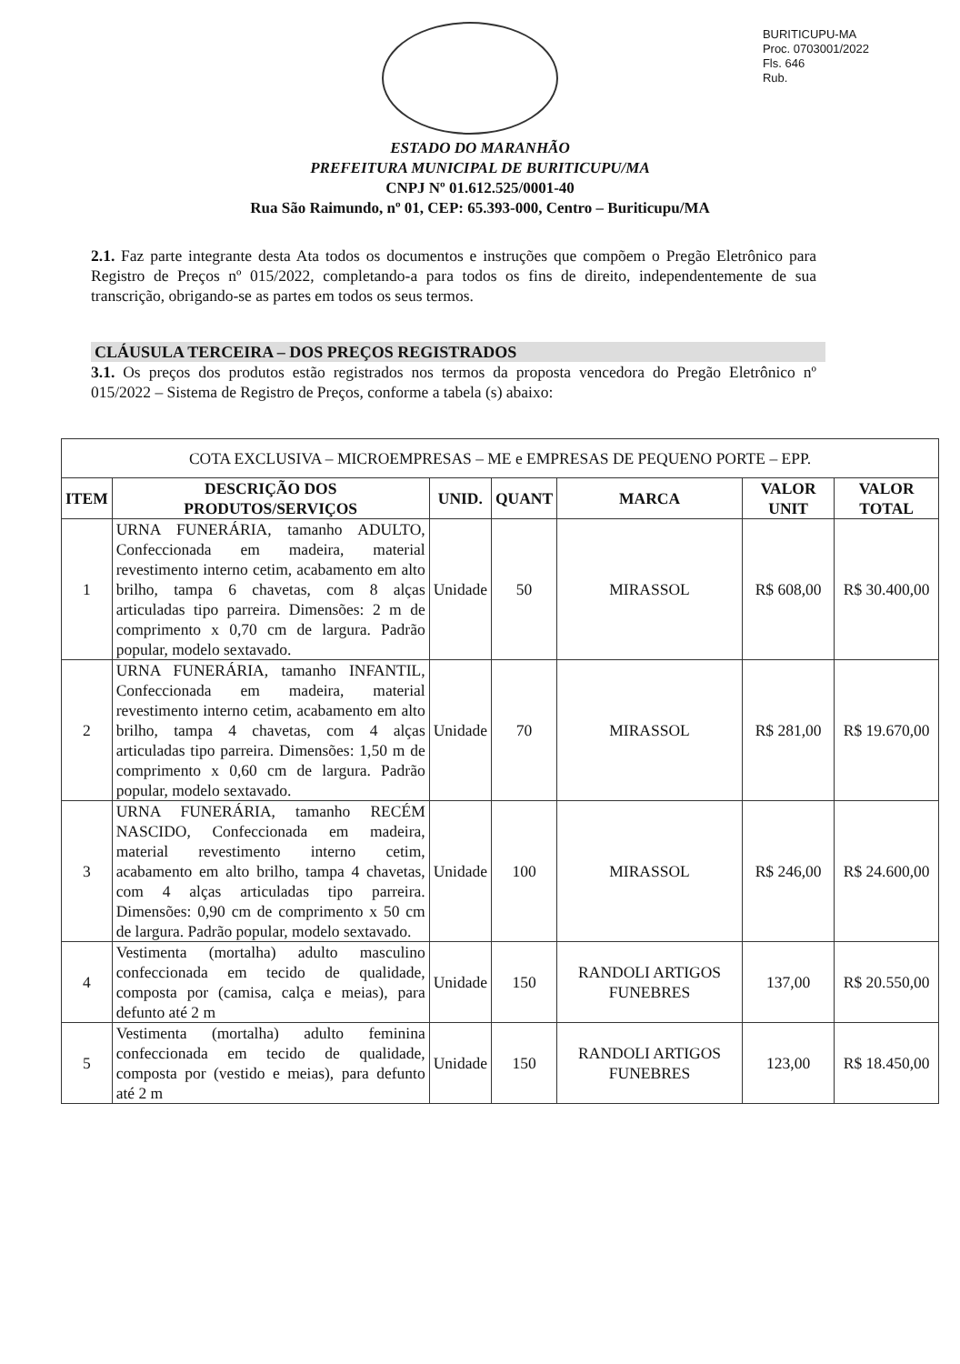BURITICUPU-MA
Proc. 0703001/2022
Fls. 646
Rub.
ESTADO DO MARANHÃO
PREFEITURA MUNICIPAL DE BURITICUPU/MA
CNPJ Nº 01.612.525/0001-40
Rua São Raimundo, nº 01, CEP: 65.393-000, Centro – Buriticupu/MA
2.1. Faz parte integrante desta Ata todos os documentos e instruções que compõem o Pregão Eletrônico para Registro de Preços nº 015/2022, completando-a para todos os fins de direito, independentemente de sua transcrição, obrigando-se as partes em todos os seus termos.
CLÁUSULA TERCEIRA – DOS PREÇOS REGISTRADOS
3.1. Os preços dos produtos estão registrados nos termos da proposta vencedora do Pregão Eletrônico nº 015/2022 – Sistema de Registro de Preços, conforme a tabela (s) abaixo:
| COTA EXCLUSIVA – MICROEMPRESAS – ME e EMPRESAS DE PEQUENO PORTE – EPP. | | | | | | |
| ITEM | DESCRIÇÃO DOS PRODUTOS/SERVIÇOS | UNID. | QUANT | MARCA | VALOR UNIT | VALOR TOTAL |
| 1 | URNA FUNERÁRIA, tamanho ADULTO, Confeccionada em madeira, material revestimento interno cetim, acabamento em alto brilho, tampa 6 chavetas, com 8 alças articuladas tipo parreira. Dimensões: 2 m de comprimento x 0,70 cm de largura. Padrão popular, modelo sextavado. | Unidade | 50 | MIRASSOL | R$ 608,00 | R$ 30.400,00 |
| 2 | URNA FUNERÁRIA, tamanho INFANTIL, Confeccionada em madeira, material revestimento interno cetim, acabamento em alto brilho, tampa 4 chavetas, com 4 alças articuladas tipo parreira. Dimensões: 1,50 m de comprimento x 0,60 cm de largura. Padrão popular, modelo sextavado. | Unidade | 70 | MIRASSOL | R$ 281,00 | R$ 19.670,00 |
| 3 | URNA FUNERÁRIA, tamanho RECÉM NASCIDO, Confeccionada em madeira, material revestimento interno cetim, acabamento em alto brilho, tampa 4 chavetas, com 4 alças articuladas tipo parreira. Dimensões: 0,90 cm de comprimento x 50 cm de largura. Padrão popular, modelo sextavado. | Unidade | 100 | MIRASSOL | R$ 246,00 | R$ 24.600,00 |
| 4 | Vestimenta (mortalha) adulto masculino confeccionada em tecido de qualidade, composta por (camisa, calça e meias), para defunto até 2 m | Unidade | 150 | RANDOLI ARTIGOS FUNEBRES | 137,00 | R$ 20.550,00 |
| 5 | Vestimenta (mortalha) adulto feminina confeccionada em tecido de qualidade, composta por (vestido e meias), para defunto até 2 m | Unidade | 150 | RANDOLI ARTIGOS FUNEBRES | 123,00 | R$ 18.450,00 |